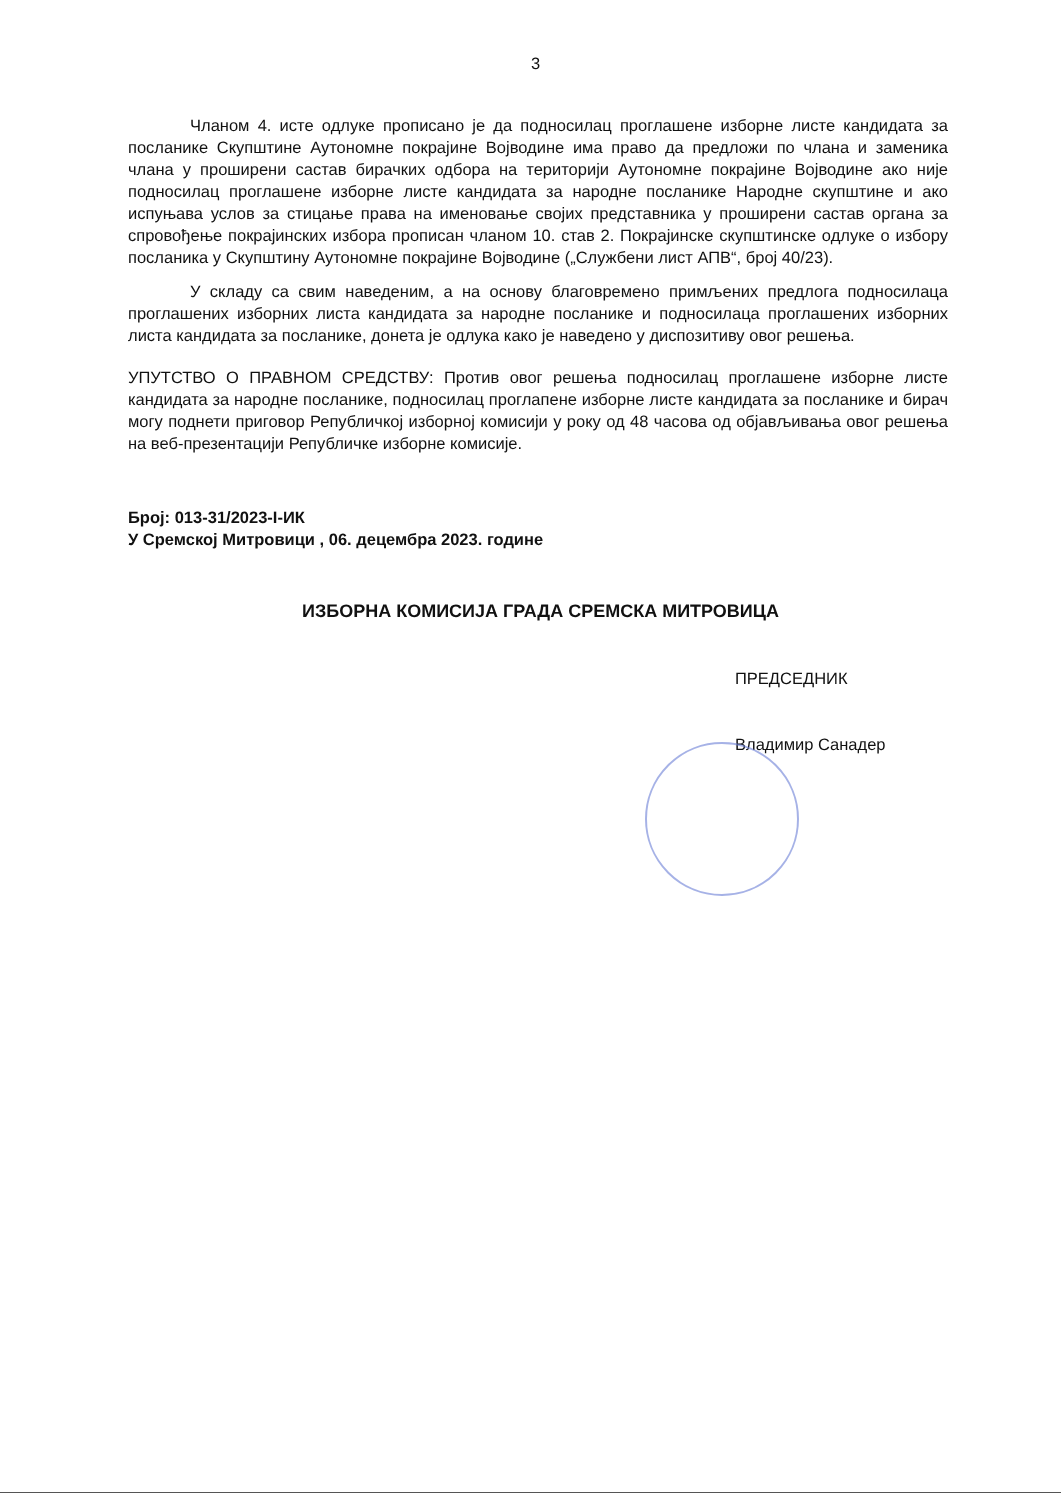3
Чланом 4. исте одлуке прописано је да подносилац проглашене изборне листе кандидата за посланике Скупштине Аутономне покрајине Војводине има право да предложи по члана и заменика члана у проширени састав бирачких одбора на територији Аутономне покрајине Војводине ако није подносилац проглашене изборне листе кандидата за народне посланике Народне скупштине и ако испуњава услов за стицање права на именовање својих представника у проширени састав органа за спровођење покрајинских избора прописан чланом 10. став 2. Покрајинске скупштинске одлуке о избору посланика у Скупштину Аутономне покрајине Војводине („Службени лист АПВ“, број 40/23).
У складу са свим наведеним, а на основу благовремено примљених предлога подносилаца проглашених изборних листа кандидата за народне посланике и подносилаца проглашених изборних листа кандидата за посланике, донета је одлука како је наведено у диспозитиву овог решења.
УПУТСТВО О ПРАВНОМ СРЕДСТВУ: Против овог решења подносилац проглашене изборне листе кандидата за народне посланике, подносилац проглапене изборне листе кандидата за посланике и бирач могу поднети приговор Републичкој изборној комисији у року од 48 часова од објављивања овог решења на веб-презентацији Републичке изборне комисије.
Број: 013-31/2023-I-ИК
У Сремској Митровици , 06. децембра 2023. године
ИЗБОРНА КОМИСИЈА ГРАДА СРЕМСКА МИТРОВИЦА
ПРЕДСЕДНИК
Владимир Санадер